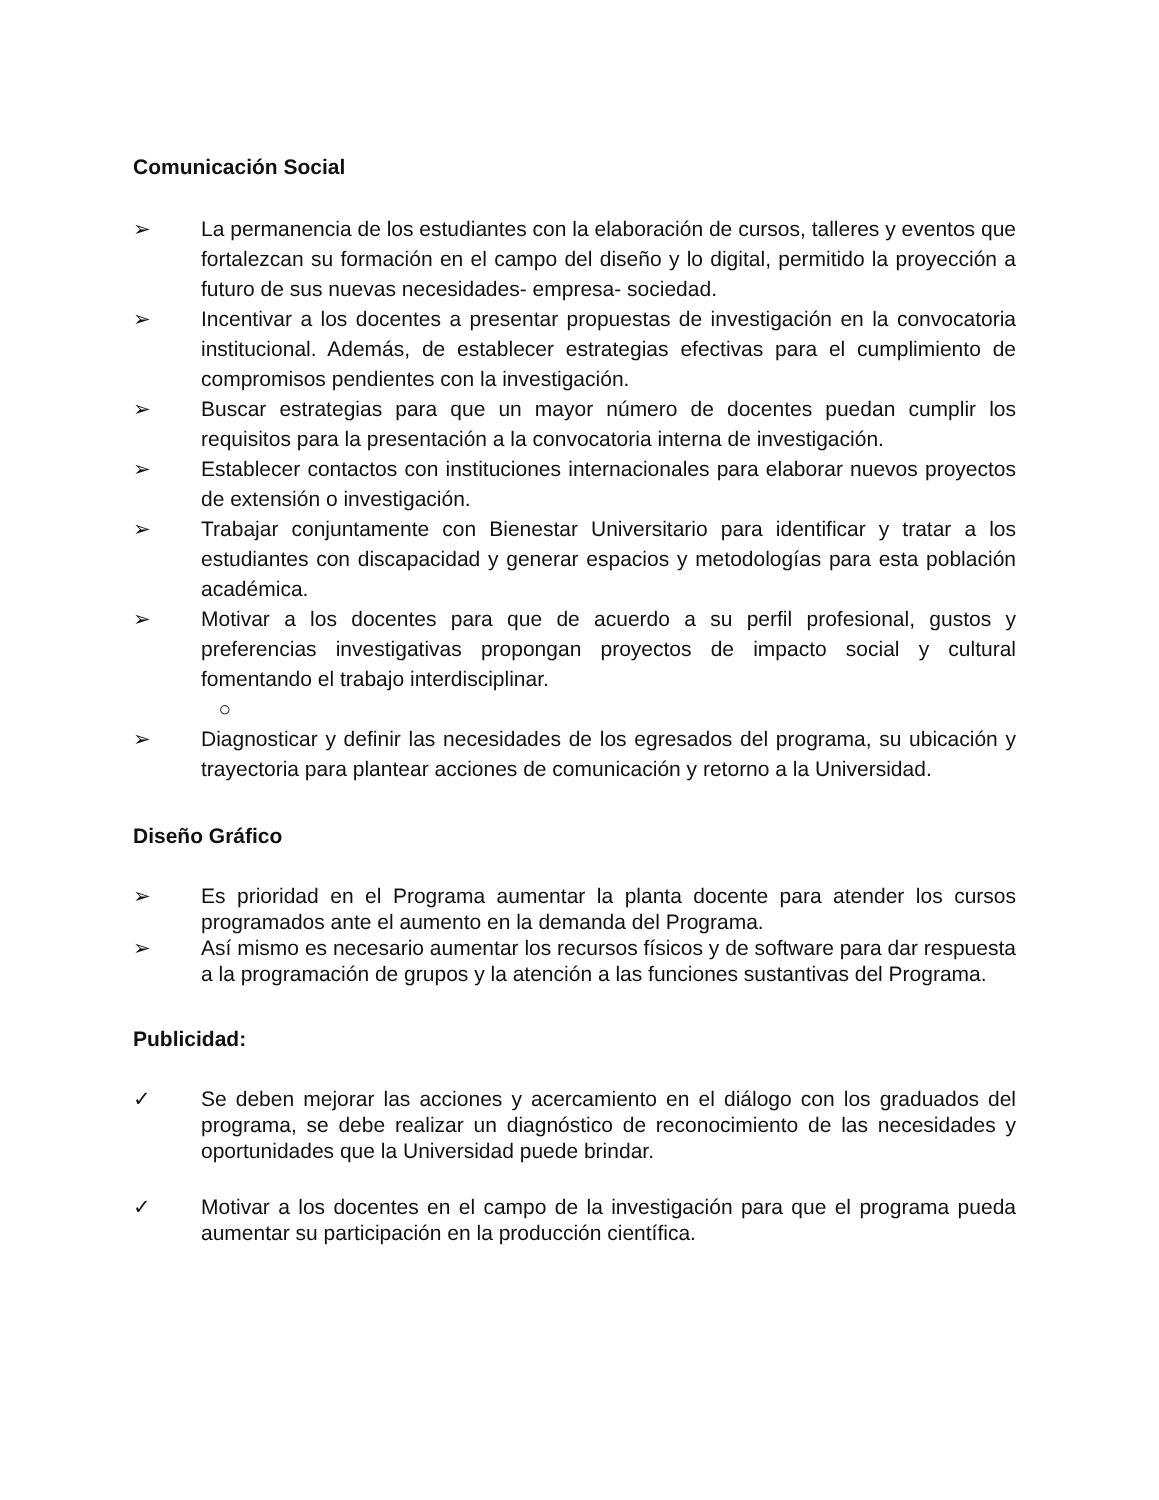Comunicación Social
➢ La permanencia de los estudiantes con la elaboración de cursos, talleres y eventos que fortalezcan su formación en el campo del diseño y lo digital, permitido la proyección a futuro de sus nuevas necesidades- empresa- sociedad.
➢ Incentivar a los docentes a presentar propuestas de investigación en la convocatoria institucional. Además, de establecer estrategias efectivas para el cumplimiento de compromisos pendientes con la investigación.
➢ Buscar estrategias para que un mayor número de docentes puedan cumplir los requisitos para la presentación a la convocatoria interna de investigación.
➢ Establecer contactos con instituciones internacionales para elaborar nuevos proyectos de extensión o investigación.
➢ Trabajar conjuntamente con Bienestar Universitario para identificar y tratar a los estudiantes con discapacidad y generar espacios y metodologías para esta población académica.
➢ Motivar a los docentes para que de acuerdo a su perfil profesional, gustos y preferencias investigativas propongan proyectos de impacto social y cultural fomentando el trabajo interdisciplinar.
○
➢ Diagnosticar y definir las necesidades de los egresados del programa, su ubicación y trayectoria para plantear acciones de comunicación y retorno a la Universidad.
Diseño Gráfico
➢ Es prioridad en el Programa aumentar la planta docente para atender los cursos programados ante el aumento en la demanda del Programa.
➢ Así mismo es necesario aumentar los recursos físicos y de software para dar respuesta a la programación de grupos y la atención a las funciones sustantivas del Programa.
Publicidad:
✓ Se deben mejorar las acciones y acercamiento en el diálogo con los graduados del programa, se debe realizar un diagnóstico de reconocimiento de las necesidades y oportunidades que la Universidad puede brindar.
✓ Motivar a los docentes en el campo de la investigación para que el programa pueda aumentar su participación en la producción científica.